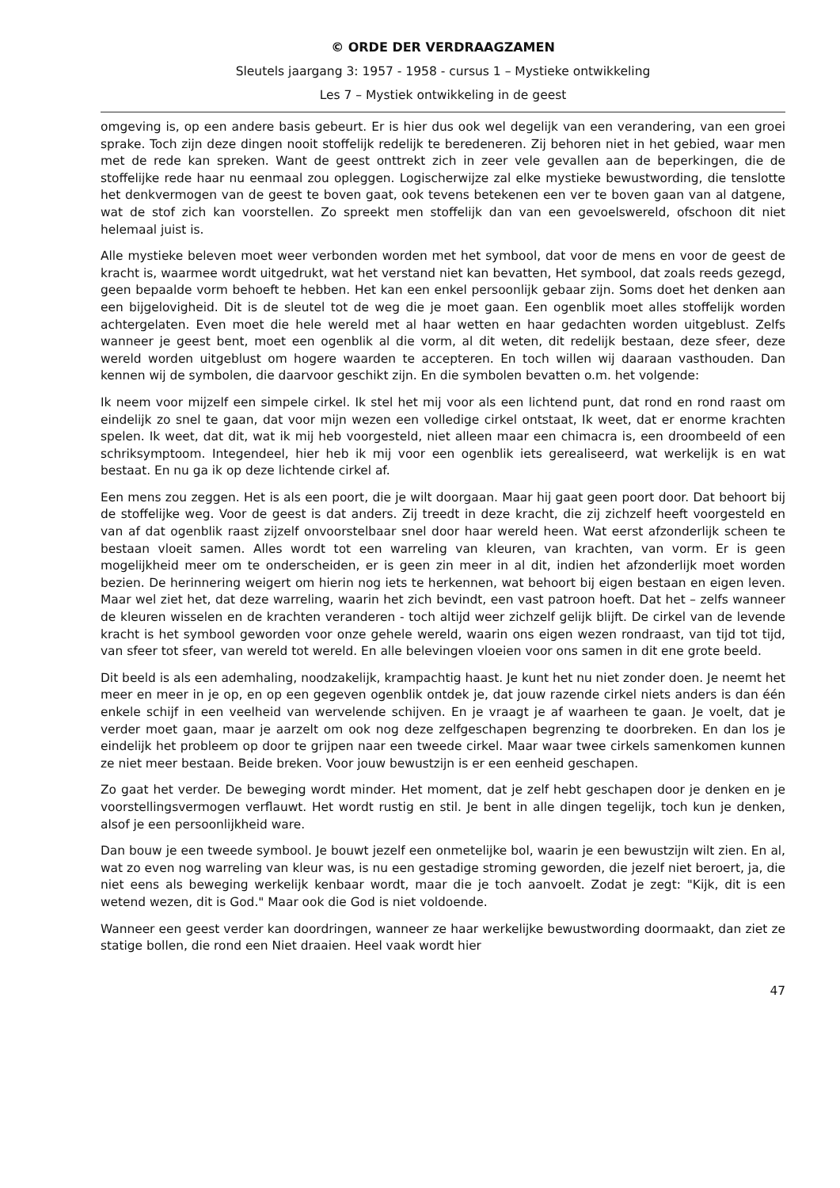© ORDE DER VERDRAAGZAMEN
Sleutels jaargang 3: 1957 - 1958 - cursus 1 – Mystieke ontwikkeling
Les 7 – Mystiek ontwikkeling in de geest
omgeving is, op een andere basis gebeurt. Er is hier dus ook wel degelijk van een verandering, van een groei sprake. Toch zijn deze dingen nooit stoffelijk redelijk te beredeneren. Zij behoren niet in het gebied, waar men met de rede kan spreken. Want de geest onttrekt zich in zeer vele gevallen aan de beperkingen, die de stoffelijke rede haar nu eenmaal zou opleggen. Logischerwijze zal elke mystieke bewustwording, die tenslotte het denkvermogen van de geest te boven gaat, ook tevens betekenen een ver te boven gaan van al datgene, wat de stof zich kan voorstellen. Zo spreekt men stoffelijk dan van een gevoelswereld, ofschoon dit niet helemaal juist is.
Alle mystieke beleven moet weer verbonden worden met het symbool, dat voor de mens en voor de geest de kracht is, waarmee wordt uitgedrukt, wat het verstand niet kan bevatten, Het symbool, dat zoals reeds gezegd, geen bepaalde vorm behoeft te hebben. Het kan een enkel persoonlijk gebaar zijn. Soms doet het denken aan een bijgelovigheid. Dit is de sleutel tot de weg die je moet gaan. Een ogenblik moet alles stoffelijk worden achtergelaten. Even moet die hele wereld met al haar wetten en haar gedachten worden uitgeblust. Zelfs wanneer je geest bent, moet een ogenblik al die vorm, al dit weten, dit redelijk bestaan, deze sfeer, deze wereld worden uitgeblust om hogere waarden te accepteren. En toch willen wij daaraan vasthouden. Dan kennen wij de symbolen, die daarvoor geschikt zijn. En die symbolen bevatten o.m. het volgende:
Ik neem voor mijzelf een simpele cirkel. Ik stel het mij voor als een lichtend punt, dat rond en rond raast om eindelijk zo snel te gaan, dat voor mijn wezen een volledige cirkel ontstaat, Ik weet, dat er enorme krachten spelen. Ik weet, dat dit, wat ik mij heb voorgesteld, niet alleen maar een chimacra is, een droombeeld of een schriksymptoom. Integendeel, hier heb ik mij voor een ogenblik iets gerealiseerd, wat werkelijk is en wat bestaat. En nu ga ik op deze lichtende cirkel af.
Een mens zou zeggen. Het is als een poort, die je wilt doorgaan. Maar hij gaat geen poort door. Dat behoort bij de stoffelijke weg. Voor de geest is dat anders. Zij treedt in deze kracht, die zij zichzelf heeft voorgesteld en van af dat ogenblik raast zijzelf onvoorstelbaar snel door haar wereld heen. Wat eerst afzonderlijk scheen te bestaan vloeit samen. Alles wordt tot een warreling van kleuren, van krachten, van vorm. Er is geen mogelijkheid meer om te onderscheiden, er is geen zin meer in al dit, indien het afzonderlijk moet worden bezien. De herinnering weigert om hierin nog iets te herkennen, wat behoort bij eigen bestaan en eigen leven. Maar wel ziet het, dat deze warreling, waarin het zich bevindt, een vast patroon hoeft. Dat het – zelfs wanneer de kleuren wisselen en de krachten veranderen - toch altijd weer zichzelf gelijk blijft. De cirkel van de levende kracht is het symbool geworden voor onze gehele wereld, waarin ons eigen wezen rondraast, van tijd tot tijd, van sfeer tot sfeer, van wereld tot wereld. En alle belevingen vloeien voor ons samen in dit ene grote beeld.
Dit beeld is als een ademhaling, noodzakelijk, krampachtig haast. Je kunt het nu niet zonder doen. Je neemt het meer en meer in je op, en op een gegeven ogenblik ontdek je, dat jouw razende cirkel niets anders is dan één enkele schijf in een veelheid van wervelende schijven. En je vraagt je af waarheen te gaan. Je voelt, dat je verder moet gaan, maar je aarzelt om ook nog deze zelfgeschapen begrenzing te doorbreken. En dan los je eindelijk het probleem op door te grijpen naar een tweede cirkel. Maar waar twee cirkels samenkomen kunnen ze niet meer bestaan. Beide breken. Voor jouw bewustzijn is er een eenheid geschapen.
Zo gaat het verder. De beweging wordt minder. Het moment, dat je zelf hebt geschapen door je denken en je voorstellingsvermogen verflauwt. Het wordt rustig en stil. Je bent in alle dingen tegelijk, toch kun je denken, alsof je een persoonlijkheid ware.
Dan bouw je een tweede symbool. Je bouwt jezelf een onmetelijke bol, waarin je een bewustzijn wilt zien. En al, wat zo even nog warreling van kleur was, is nu een gestadige stroming geworden, die jezelf niet beroert, ja, die niet eens als beweging werkelijk kenbaar wordt, maar die je toch aanvoelt. Zodat je zegt: "Kijk, dit is een wetend wezen, dit is God." Maar ook die God is niet voldoende.
Wanneer een geest verder kan doordringen, wanneer ze haar werkelijke bewustwording doormaakt, dan ziet ze statige bollen, die rond een Niet draaien. Heel vaak wordt hier
47